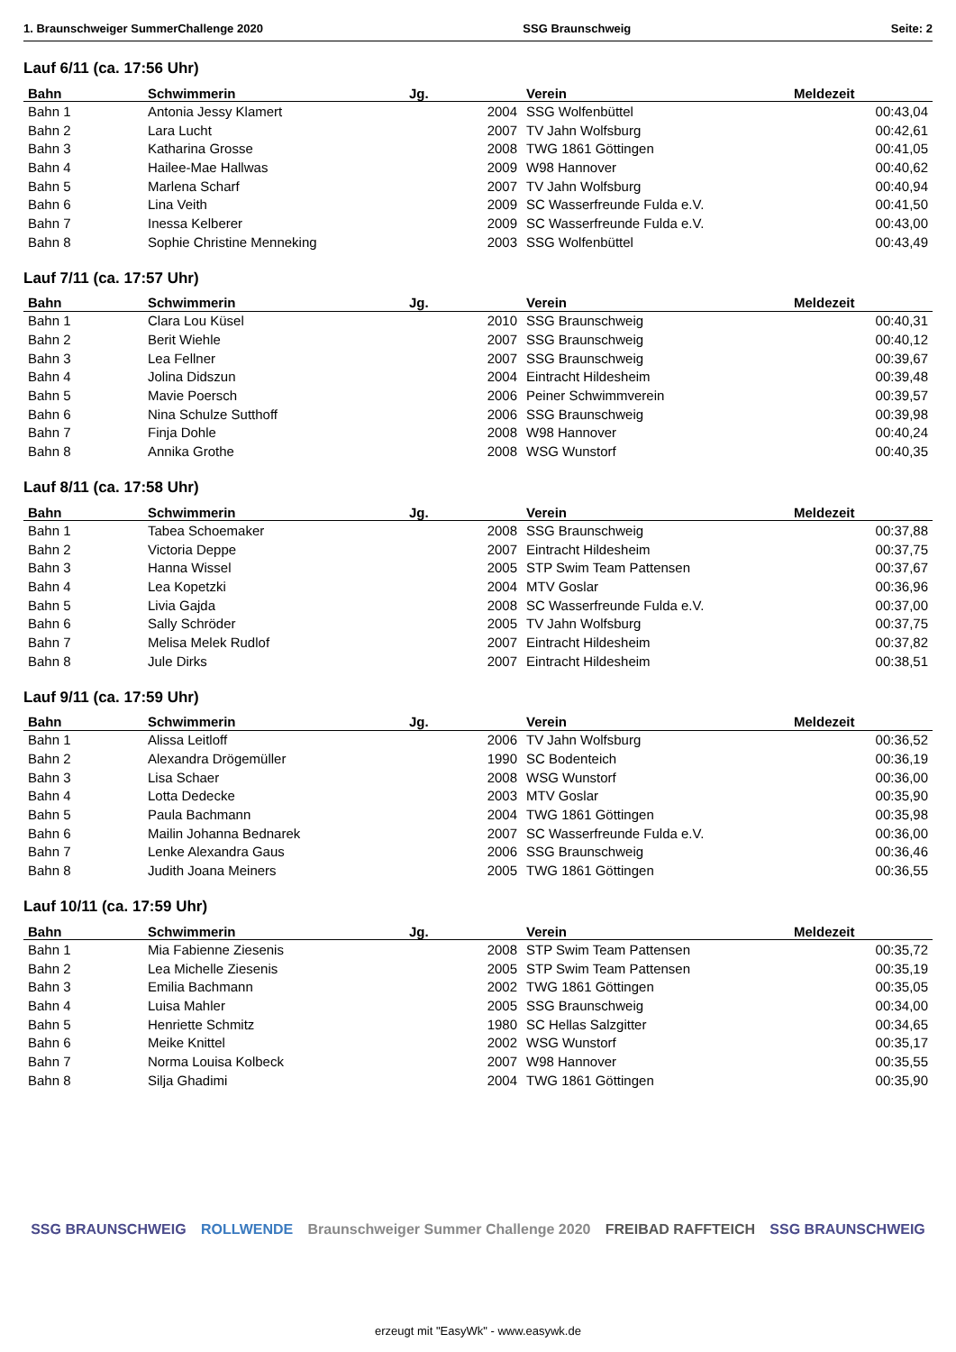1. Braunschweiger SummerChallenge 2020 SSG Braunschweig Seite: 2
Lauf 6/11 (ca. 17:56 Uhr)
| Bahn | Schwimmerin | Jg. | Verein | Meldezeit |
| --- | --- | --- | --- | --- |
| Bahn 1 | Antonia Jessy Klamert | 2004 | SSG Wolfenbüttel | 00:43,04 |
| Bahn 2 | Lara Lucht | 2007 | TV Jahn Wolfsburg | 00:42,61 |
| Bahn 3 | Katharina Grosse | 2008 | TWG 1861 Göttingen | 00:41,05 |
| Bahn 4 | Hailee-Mae Hallwas | 2009 | W98 Hannover | 00:40,62 |
| Bahn 5 | Marlena Scharf | 2007 | TV Jahn Wolfsburg | 00:40,94 |
| Bahn 6 | Lina Veith | 2009 | SC Wasserfreunde Fulda e.V. | 00:41,50 |
| Bahn 7 | Inessa Kelberer | 2009 | SC Wasserfreunde Fulda e.V. | 00:43,00 |
| Bahn 8 | Sophie Christine Menneking | 2003 | SSG Wolfenbüttel | 00:43,49 |
Lauf 7/11 (ca. 17:57 Uhr)
| Bahn | Schwimmerin | Jg. | Verein | Meldezeit |
| --- | --- | --- | --- | --- |
| Bahn 1 | Clara Lou Küsel | 2010 | SSG Braunschweig | 00:40,31 |
| Bahn 2 | Berit Wiehle | 2007 | SSG Braunschweig | 00:40,12 |
| Bahn 3 | Lea Fellner | 2007 | SSG Braunschweig | 00:39,67 |
| Bahn 4 | Jolina Didszun | 2004 | Eintracht Hildesheim | 00:39,48 |
| Bahn 5 | Mavie Poersch | 2006 | Peiner Schwimmverein | 00:39,57 |
| Bahn 6 | Nina Schulze Sutthoff | 2006 | SSG Braunschweig | 00:39,98 |
| Bahn 7 | Finja Dohle | 2008 | W98 Hannover | 00:40,24 |
| Bahn 8 | Annika Grothe | 2008 | WSG Wunstorf | 00:40,35 |
Lauf 8/11 (ca. 17:58 Uhr)
| Bahn | Schwimmerin | Jg. | Verein | Meldezeit |
| --- | --- | --- | --- | --- |
| Bahn 1 | Tabea Schoemaker | 2008 | SSG Braunschweig | 00:37,88 |
| Bahn 2 | Victoria Deppe | 2007 | Eintracht Hildesheim | 00:37,75 |
| Bahn 3 | Hanna Wissel | 2005 | STP Swim Team Pattensen | 00:37,67 |
| Bahn 4 | Lea Kopetzki | 2004 | MTV Goslar | 00:36,96 |
| Bahn 5 | Livia Gajda | 2008 | SC Wasserfreunde Fulda e.V. | 00:37,00 |
| Bahn 6 | Sally Schröder | 2005 | TV Jahn Wolfsburg | 00:37,75 |
| Bahn 7 | Melisa Melek Rudlof | 2007 | Eintracht Hildesheim | 00:37,82 |
| Bahn 8 | Jule Dirks | 2007 | Eintracht Hildesheim | 00:38,51 |
Lauf 9/11 (ca. 17:59 Uhr)
| Bahn | Schwimmerin | Jg. | Verein | Meldezeit |
| --- | --- | --- | --- | --- |
| Bahn 1 | Alissa Leitloff | 2006 | TV Jahn Wolfsburg | 00:36,52 |
| Bahn 2 | Alexandra Drögemüller | 1990 | SC Bodenteich | 00:36,19 |
| Bahn 3 | Lisa Schaer | 2008 | WSG Wunstorf | 00:36,00 |
| Bahn 4 | Lotta Dedecke | 2003 | MTV Goslar | 00:35,90 |
| Bahn 5 | Paula Bachmann | 2004 | TWG 1861 Göttingen | 00:35,98 |
| Bahn 6 | Mailin Johanna Bednarek | 2007 | SC Wasserfreunde Fulda e.V. | 00:36,00 |
| Bahn 7 | Lenke Alexandra Gaus | 2006 | SSG Braunschweig | 00:36,46 |
| Bahn 8 | Judith Joana Meiners | 2005 | TWG 1861 Göttingen | 00:36,55 |
Lauf 10/11 (ca. 17:59 Uhr)
| Bahn | Schwimmerin | Jg. | Verein | Meldezeit |
| --- | --- | --- | --- | --- |
| Bahn 1 | Mia Fabienne Ziesenis | 2008 | STP Swim Team Pattensen | 00:35,72 |
| Bahn 2 | Lea Michelle Ziesenis | 2005 | STP Swim Team Pattensen | 00:35,19 |
| Bahn 3 | Emilia Bachmann | 2002 | TWG 1861 Göttingen | 00:35,05 |
| Bahn 4 | Luisa Mahler | 2005 | SSG Braunschweig | 00:34,00 |
| Bahn 5 | Henriette Schmitz | 1980 | SC Hellas Salzgitter | 00:34,65 |
| Bahn 6 | Meike Knittel | 2002 | WSG Wunstorf | 00:35,17 |
| Bahn 7 | Norma Louisa Kolbeck | 2007 | W98 Hannover | 00:35,55 |
| Bahn 8 | Silja Ghadimi | 2004 | TWG 1861 Göttingen | 00:35,90 |
SSG BRAUNSCHWEIG ROLLWENDE Braunschweiger Summer Challenge 2020 FREIBAD RAFFTEICH SSG BRAUNSCHWEIG
erzeugt mit "EasyWk" - www.easywk.de